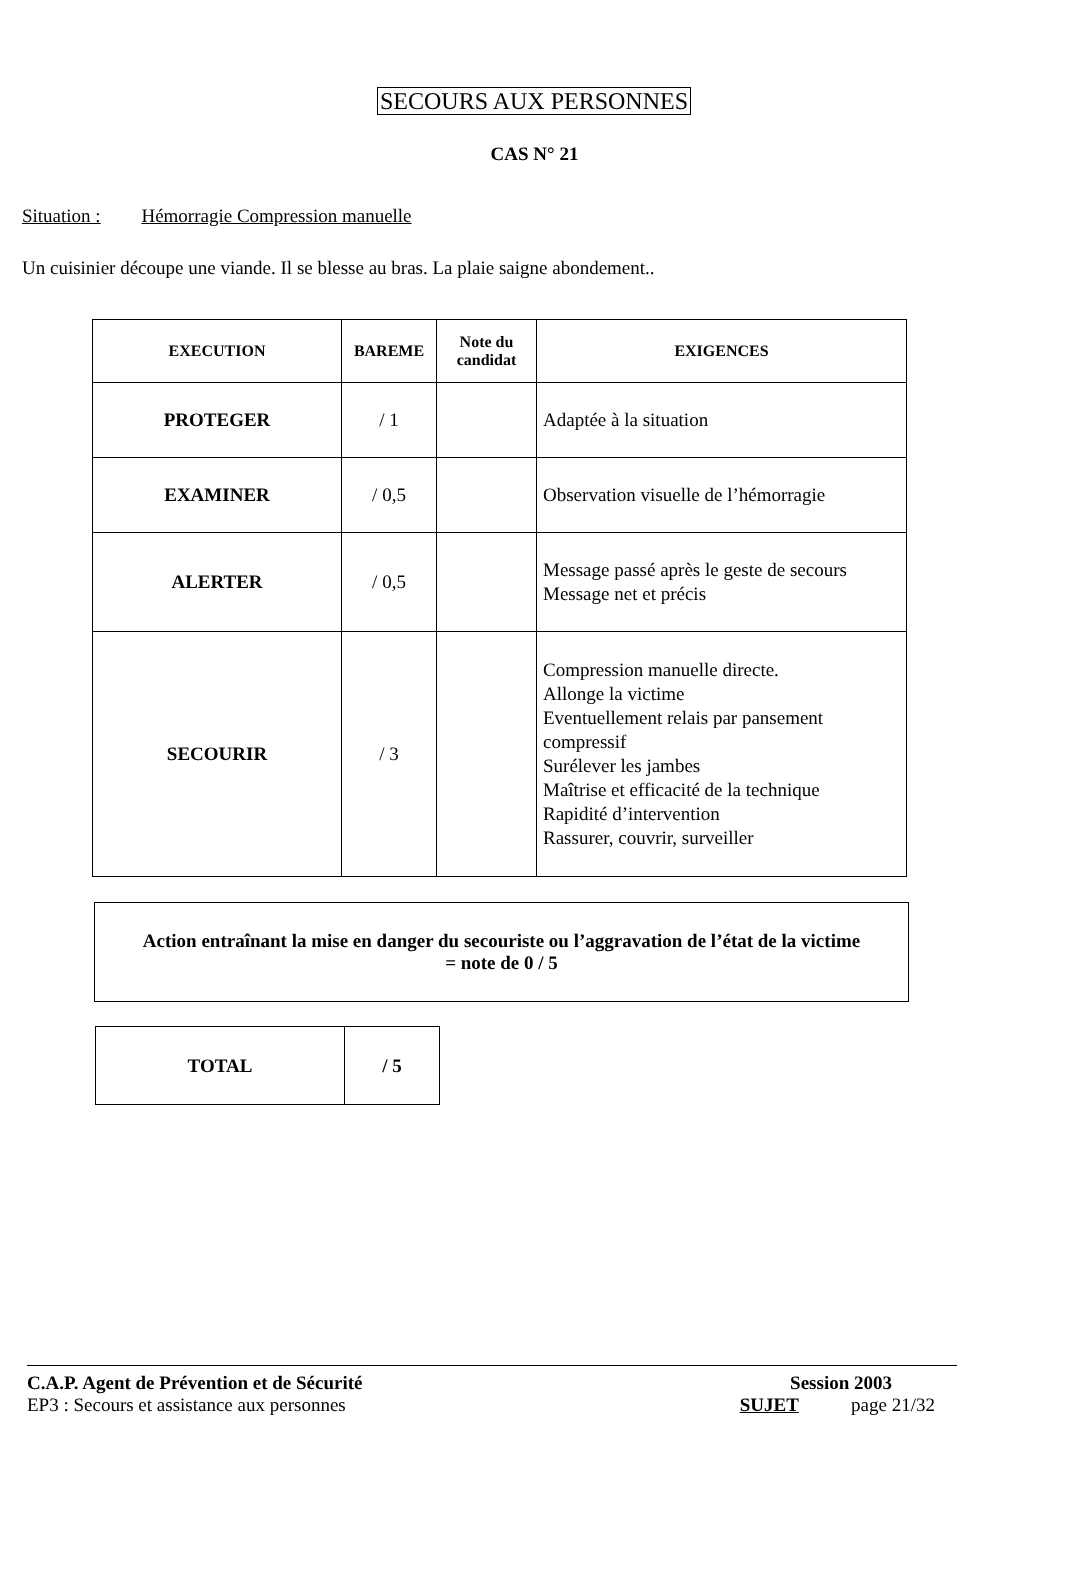SECOURS AUX PERSONNES
CAS N° 21
Situation : Hémorragie Compression manuelle
Un cuisinier découpe une viande. Il se blesse au bras. La plaie saigne abondement..
| EXECUTION | BAREME | Note du candidat | EXIGENCES |
| --- | --- | --- | --- |
| PROTEGER | / 1 | | Adaptée à la situation |
| EXAMINER | / 0,5 | | Observation visuelle de l’hémorragie |
| ALERTER | / 0,5 | | Message passé après le geste de secours Message net et précis |
| SECOURIR | / 3 | | Compression manuelle directe. Allonge la victime Eventuellement relais par pansement compressif Surélever les jambes Maîtrise et efficacité de la technique Rapidité d’intervention Rassurer, couvrir, surveiller |
Action entraînant la mise en danger du secouriste ou l’aggravation de l’état de la victime
= note de 0 / 5
| TOTAL | / 5 |
C.A.P. Agent de Prévention et de Sécurité Session 2003
EP3 : Secours et assistance aux personnes SUJET page 21/32